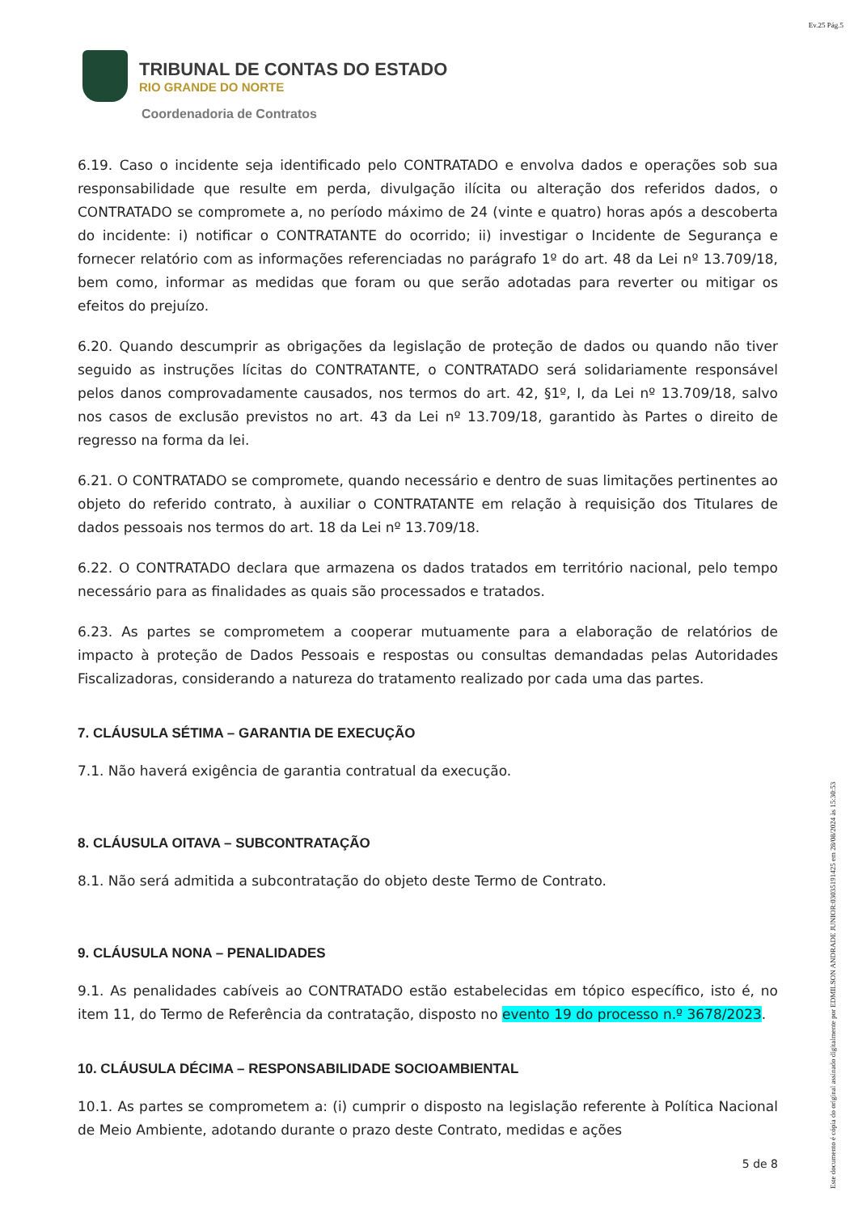Ev.25 Pág.5
TRIBUNAL DE CONTAS DO ESTADO
RIO GRANDE DO NORTE
Coordenadoria de Contratos
6.19. Caso o incidente seja identificado pelo CONTRATADO e envolva dados e operações sob sua responsabilidade que resulte em perda, divulgação ilícita ou alteração dos referidos dados, o CONTRATADO se compromete a, no período máximo de 24 (vinte e quatro) horas após a descoberta do incidente: i) notificar o CONTRATANTE do ocorrido; ii) investigar o Incidente de Segurança e fornecer relatório com as informações referenciadas no parágrafo 1º do art. 48 da Lei nº 13.709/18, bem como, informar as medidas que foram ou que serão adotadas para reverter ou mitigar os efeitos do prejuízo.
6.20. Quando descumprir as obrigações da legislação de proteção de dados ou quando não tiver seguido as instruções lícitas do CONTRATANTE, o CONTRATADO será solidariamente responsável pelos danos comprovadamente causados, nos termos do art. 42, §1º, I, da Lei nº 13.709/18, salvo nos casos de exclusão previstos no art. 43 da Lei nº 13.709/18, garantido às Partes o direito de regresso na forma da lei.
6.21. O CONTRATADO se compromete, quando necessário e dentro de suas limitações pertinentes ao objeto do referido contrato, à auxiliar o CONTRATANTE em relação à requisição dos Titulares de dados pessoais nos termos do art. 18 da Lei nº 13.709/18.
6.22. O CONTRATADO declara que armazena os dados tratados em território nacional, pelo tempo necessário para as finalidades as quais são processados e tratados.
6.23. As partes se comprometem a cooperar mutuamente para a elaboração de relatórios de impacto à proteção de Dados Pessoais e respostas ou consultas demandadas pelas Autoridades Fiscalizadoras, considerando a natureza do tratamento realizado por cada uma das partes.
7. CLÁUSULA SÉTIMA – GARANTIA DE EXECUÇÃO
7.1. Não haverá exigência de garantia contratual da execução.
8. CLÁUSULA OITAVA – SUBCONTRATAÇÃO
8.1. Não será admitida a subcontratação do objeto deste Termo de Contrato.
9. CLÁUSULA NONA – PENALIDADES
9.1. As penalidades cabíveis ao CONTRATADO estão estabelecidas em tópico específico, isto é, no item 11, do Termo de Referência da contratação, disposto no evento 19 do processo n.º 3678/2023.
10. CLÁUSULA DÉCIMA – RESPONSABILIDADE SOCIOAMBIENTAL
10.1. As partes se comprometem a: (i) cumprir o disposto na legislação referente à Política Nacional de Meio Ambiente, adotando durante o prazo deste Contrato, medidas e ações
5 de 8
Este documento é cópia do original assinado digitalmente por EDMILSON ANDRADE JUNIOR:03035191425 em 28/08/2024 às 15:30:53